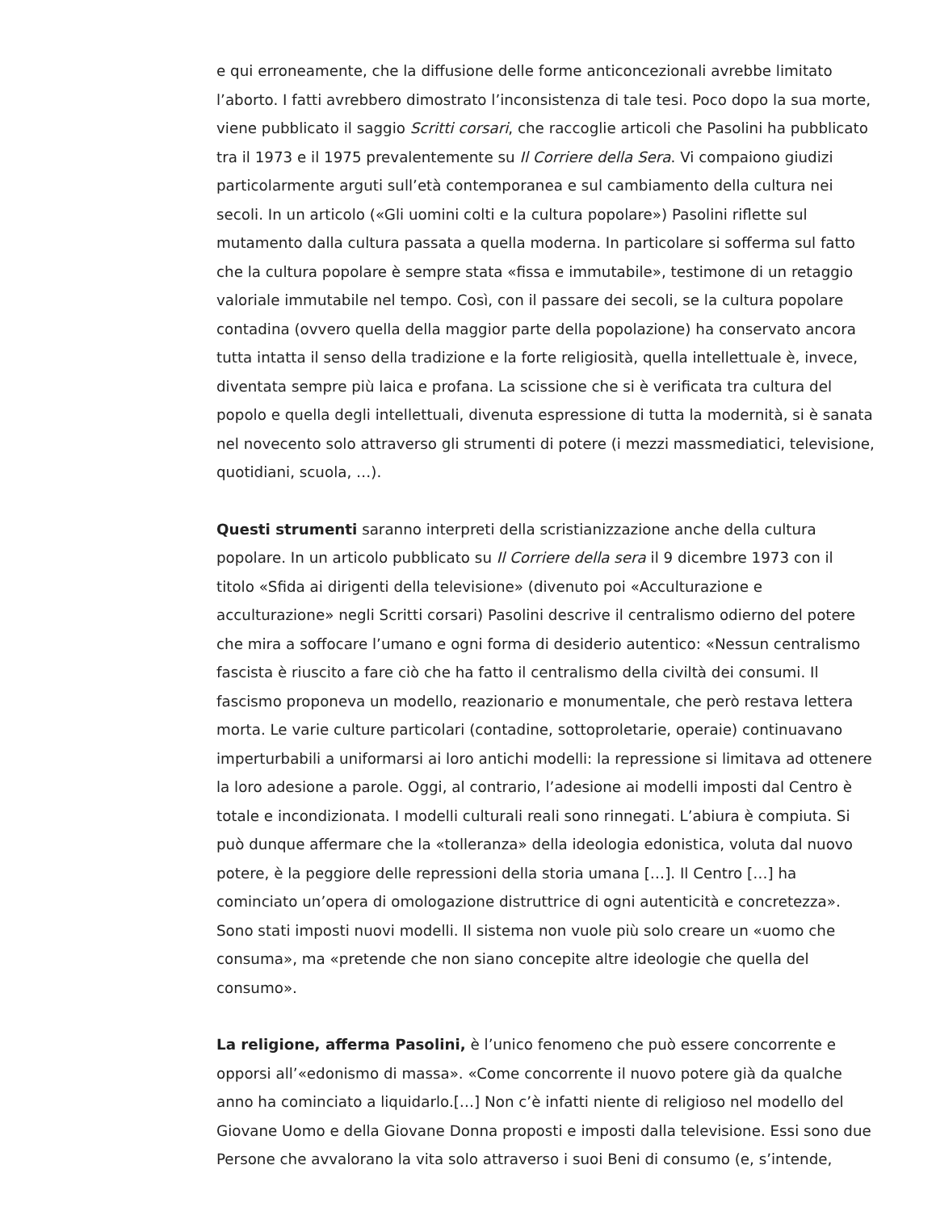e qui erroneamente, che la diffusione delle forme anticoncezionali avrebbe limitato l’aborto. I fatti avrebbero dimostrato l’inconsistenza di tale tesi. Poco dopo la sua morte, viene pubblicato il saggio Scritti corsari, che raccoglie articoli che Pasolini ha pubblicato tra il 1973 e il 1975 prevalentemente su Il Corriere della Sera. Vi compaiono giudizi particolarmente arguti sull’età contemporanea e sul cambiamento della cultura nei secoli. In un articolo («Gli uomini colti e la cultura popolare») Pasolini riflette sul mutamento dalla cultura passata a quella moderna. In particolare si sofferma sul fatto che la cultura popolare è sempre stata «fissa e immutabile», testimone di un retaggio valoriale immutabile nel tempo. Così, con il passare dei secoli, se la cultura popolare contadina (ovvero quella della maggior parte della popolazione) ha conservato ancora tutta intatta il senso della tradizione e la forte religiosità, quella intellettuale è, invece, diventata sempre più laica e profana. La scissione che si è verificata tra cultura del popolo e quella degli intellettuali, divenuta espressione di tutta la modernità, si è sanata nel novecento solo attraverso gli strumenti di potere (i mezzi massmediatici, televisione, quotidiani, scuola, …).
Questi strumenti saranno interpreti della scristianizzazione anche della cultura popolare. In un articolo pubblicato su Il Corriere della sera il 9 dicembre 1973 con il titolo «Sfida ai dirigenti della televisione» (divenuto poi «Acculturazione e acculturazione» negli Scritti corsari) Pasolini descrive il centralismo odierno del potere che mira a soffocare l’umano e ogni forma di desiderio autentico: «Nessun centralismo fascista è riuscito a fare ciò che ha fatto il centralismo della civiltà dei consumi. Il fascismo proponeva un modello, reazionario e monumentale, che però restava lettera morta. Le varie culture particolari (contadine, sottoproletarie, operaie) continuavano imperturbabili a uniformarsi ai loro antichi modelli: la repressione si limitava ad ottenere la loro adesione a parole. Oggi, al contrario, l’adesione ai modelli imposti dal Centro è totale e incondizionata. I modelli culturali reali sono rinnegati. L’abiura è compiuta. Si può dunque affermare che la «tolleranza» della ideologia edonistica, voluta dal nuovo potere, è la peggiore delle repressioni della storia umana […]. Il Centro […] ha cominciato un’opera di omologazione distruttrice di ogni autenticità e concretezza». Sono stati imposti nuovi modelli. Il sistema non vuole più solo creare un «uomo che consuma», ma «pretende che non siano concepite altre ideologie che quella del consumo».
La religione, afferma Pasolini, è l’unico fenomeno che può essere concorrente e opporsi all’«edonismo di massa». «Come concorrente il nuovo potere già da qualche anno ha cominciato a liquidarlo.[…] Non c’è infatti niente di religioso nel modello del Giovane Uomo e della Giovane Donna proposti e imposti dalla televisione. Essi sono due Persone che avvalorano la vita solo attraverso i suoi Beni di consumo (e, s’intende,